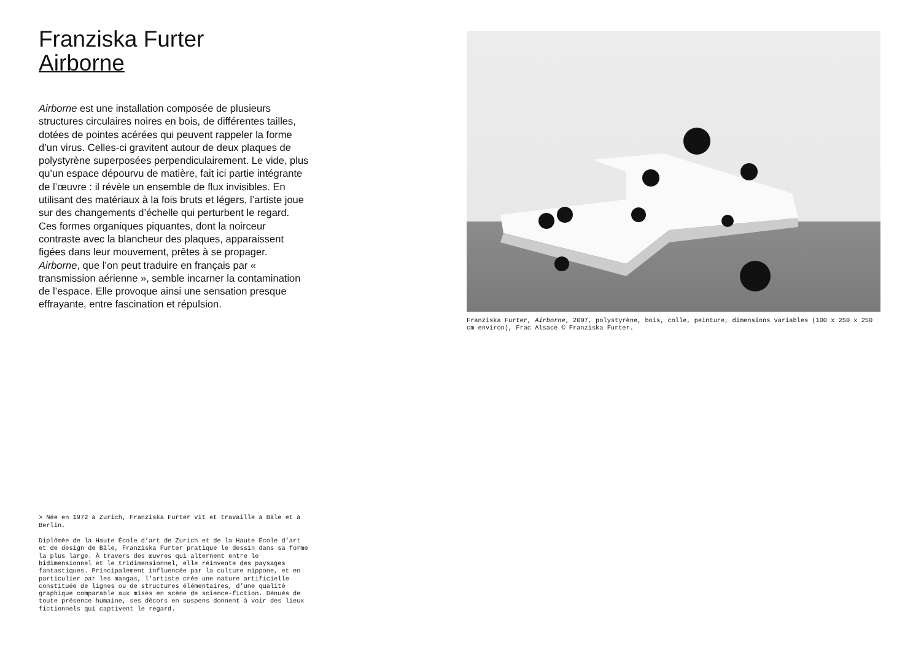Franziska Furter
Airborne
Airborne est une installation composée de plusieurs structures circulaires noires en bois, de différentes tailles, dotées de pointes acérées qui peuvent rappeler la forme d’un virus. Celles-ci gravitent autour de deux plaques de polystyrène superposées perpendiculairement. Le vide, plus qu’un espace dépourvu de matière, fait ici partie intégrante de l’œuvre : il révèle un ensemble de flux invisibles. En utilisant des matériaux à la fois bruts et légers, l’artiste joue sur des changements d’échelle qui perturbent le regard. Ces formes organiques piquantes, dont la noirceur contraste avec la blancheur des plaques, apparaissent figées dans leur mouvement, prêtes à se propager. Airborne, que l’on peut traduire en français par « transmission aérienne », semble incarner la contamination de l’espace. Elle provoque ainsi une sensation presque effrayante, entre fascination et répulsion.
> Née en 1972 à Zurich, Franziska Furter vit et travaille à Bâle et à Berlin.
Diplômée de la Haute École d’art de Zurich et de la Haute École d’art et de design de Bâle, Franziska Furter pratique le dessin dans sa forme la plus large. À travers des œuvres qui alternent entre le bidimensionnel et le tridimensionnel, elle réinvente des paysages fantastiques. Principalement influencée par la culture nippone, et en particulier par les mangas, l’artiste crée une nature artificielle constituée de lignes ou de structures élémentaires, d’une qualité graphique comparable aux mises en scène de science-fiction. Dénués de toute présence humaine, ses décors en suspens donnent à voir des lieux fictionnels qui captivent le regard.
Franziska Furter, Airborne, 2007, polystyrène, bois, colle, peinture, dimensions variables (100 x 250 x 250 cm environ), Frac Alsace © Franziska Furter.